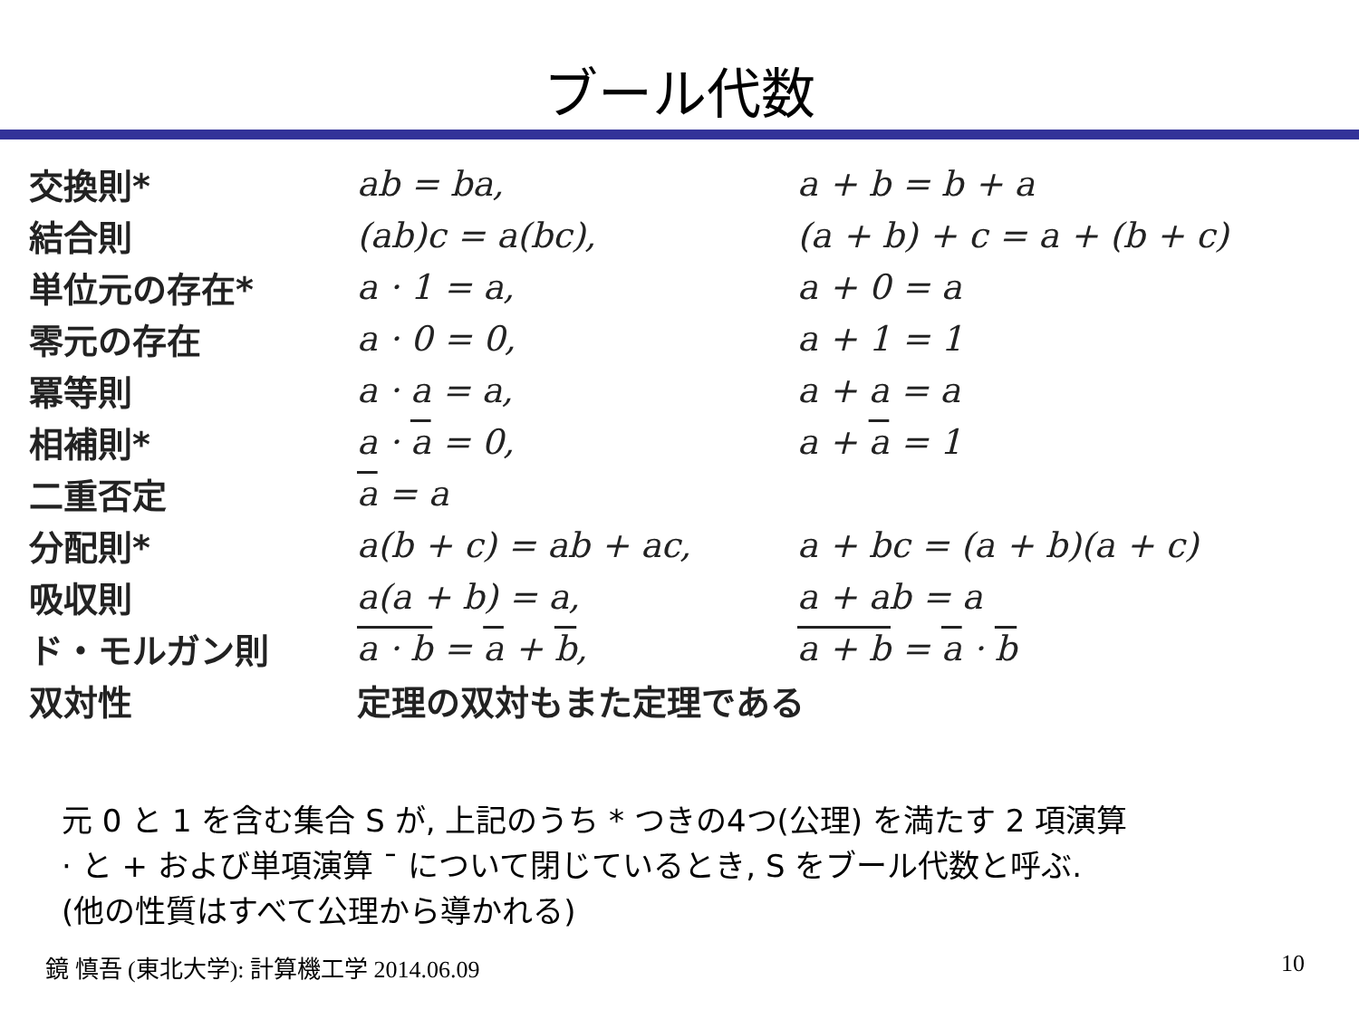ブール代数
| 交換則* | ab = ba, | a + b = b + a |
| 結合則 | (ab)c = a(bc), | (a + b) + c = a + (b + c) |
| 単位元の存在* | a · 1 = a, | a + 0 = a |
| 零元の存在 | a · 0 = 0, | a + 1 = 1 |
| 冪等則 | a · a = a, | a + a = a |
| 相補則* | a · a = 0, | a + a = 1 |
| 二重否定 | a = a | |
| 分配則* | a(b + c) = ab + ac, | a + bc = (a + b)(a + c) |
| 吸収則 | a(a + b) = a, | a + ab = a |
| ド・モルガン則 | a · b = a + b , | a + b = a · b |
| 双対性 | 定理の双対もまた定理である | |
元 0 と 1 を含む集合 S が, 上記のうち * つきの4つ(公理) を満たす 2 項演算
· と + および単項演算 ¯ について閉じているとき, S をブール代数と呼ぶ.
(他の性質はすべて公理から導かれる)
鏡 慎吾 (東北大学): 計算機工学 2014.06.09 10